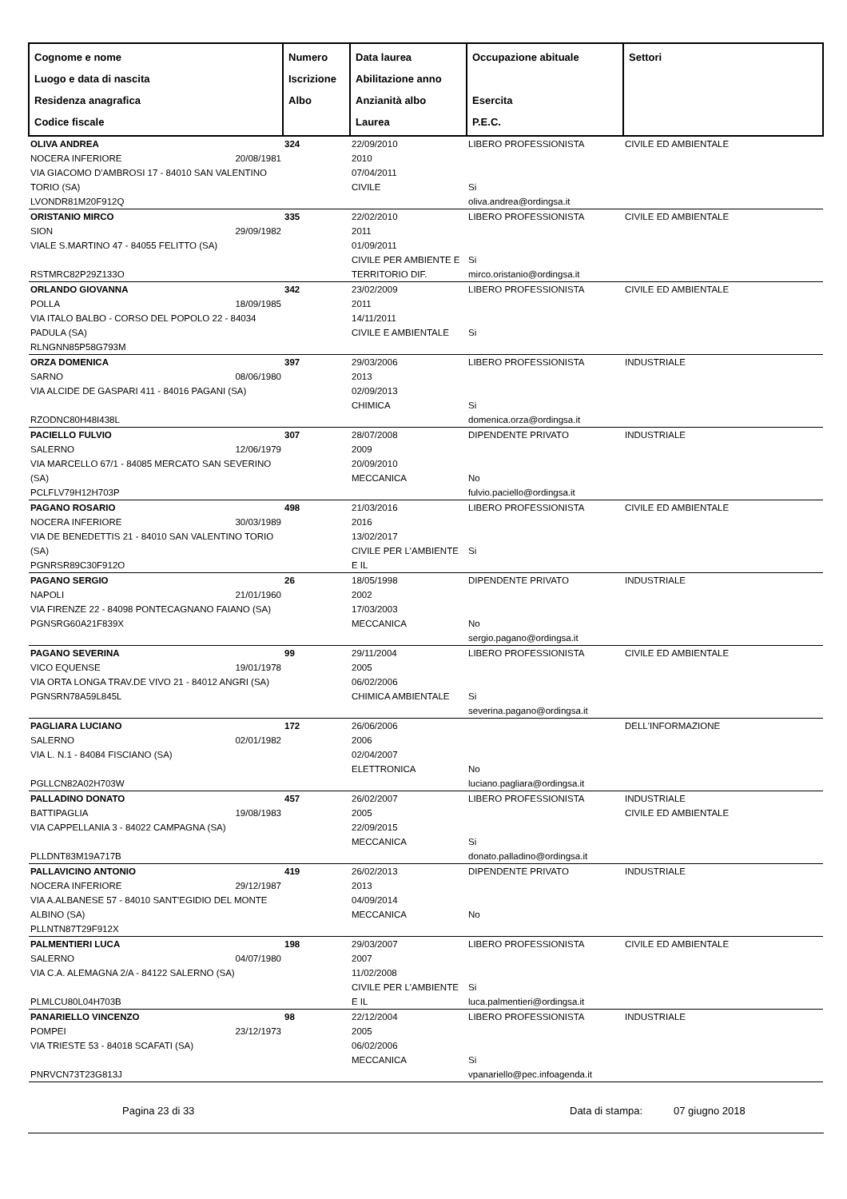| Cognome e nome Luogo e data di nascita Residenza anagrafica Codice fiscale | Numero Iscrizione Albo | Data laurea Abilitazione anno Anzianità albo Laurea | Occupazione abituale Esercita P.E.C. | Settori |
| --- | --- | --- | --- | --- |
| OLIVA ANDREA NOCERA INFERIORE 20/08/1981 VIA GIACOMO D'AMBROSI 17 - 84010 SAN VALENTINO TORIO (SA) LVONDR81M20F912Q | 324 | 22/09/2010 2010 07/04/2011 CIVILE | LIBERO PROFESSIONISTA Si oliva.andrea@ordingsa.it | CIVILE ED AMBIENTALE |
| ORISTANIO MIRCO SION 29/09/1982 VIALE S.MARTINO 47 - 84055 FELITTO (SA) RSTMRC82P29Z133O | 335 | 22/02/2010 2011 01/09/2011 CIVILE PER AMBIENTE E TERRITORIO DIF. | LIBERO PROFESSIONISTA Si mirco.oristanio@ordingsa.it | CIVILE ED AMBIENTALE |
| ORLANDO GIOVANNA POLLA 18/09/1985 VIA ITALO BALBO - CORSO DEL POPOLO 22 - 84034 PADULA (SA) RLNGNN85P58G793M | 342 | 23/02/2009 2011 14/11/2011 CIVILE E AMBIENTALE | LIBERO PROFESSIONISTA Si | CIVILE ED AMBIENTALE |
| ORZA DOMENICA SARNO 08/06/1980 VIA ALCIDE DE GASPARI 411 - 84016 PAGANI (SA) RZODNC80H48I438L | 397 | 29/03/2006 2013 02/09/2013 CHIMICA | LIBERO PROFESSIONISTA Si domenica.orza@ordingsa.it | INDUSTRIALE |
| PACIELLO FULVIO SALERNO 12/06/1979 VIA MARCELLO 67/1 - 84085 MERCATO SAN SEVERINO (SA) PCLFLV79H12H703P | 307 | 28/07/2008 2009 20/09/2010 MECCANICA | DIPENDENTE PRIVATO No fulvio.paciello@ordingsa.it | INDUSTRIALE |
| PAGANO ROSARIO NOCERA INFERIORE 30/03/1989 VIA DE BENEDETTIS 21 - 84010 SAN VALENTINO TORIO (SA) PGNRSR89C30F912O | 498 | 21/03/2016 2016 13/02/2017 CIVILE PER L'AMBIENTE E IL | LIBERO PROFESSIONISTA Si | CIVILE ED AMBIENTALE |
| PAGANO SERGIO NAPOLI 21/01/1960 VIA FIRENZE 22 - 84098 PONTECAGNANO FAIANO (SA) PGNSRG60A21F839X | 26 | 18/05/1998 2002 17/03/2003 MECCANICA | DIPENDENTE PRIVATO No sergio.pagano@ordingsa.it | INDUSTRIALE |
| PAGANO SEVERINA VICO EQUENSE 19/01/1978 VIA ORTA LONGA TRAV.DE VIVO 21 - 84012 ANGRI (SA) PGNSRN78A59L845L | 99 | 29/11/2004 2005 06/02/2006 CHIMICA AMBIENTALE | LIBERO PROFESSIONISTA Si severina.pagano@ordingsa.it | CIVILE ED AMBIENTALE |
| PAGLIARA LUCIANO SALERNO 02/01/1982 VIA L. N.1 - 84084 FISCIANO (SA) PGLLCN82A02H703W | 172 | 26/06/2006 2006 02/04/2007 ELETTRONICA | No luciano.pagliara@ordingsa.it | DELL'INFORMAZIONE |
| PALLADINO DONATO BATTIPAGLIA 19/08/1983 VIA CAPPELLANIA 3 - 84022 CAMPAGNA (SA) PLLDNT83M19A717B | 457 | 26/02/2007 2005 22/09/2015 MECCANICA | LIBERO PROFESSIONISTA Si donato.palladino@ordingsa.it | INDUSTRIALE CIVILE ED AMBIENTALE |
| PALLAVICINO ANTONIO NOCERA INFERIORE 29/12/1987 VIA A.ALBANESE 57 - 84010 SANT'EGIDIO DEL MONTE ALBINO (SA) PLLNTN87T29F912X | 419 | 26/02/2013 2013 04/09/2014 MECCANICA | DIPENDENTE PRIVATO No | INDUSTRIALE |
| PALMENTIERI LUCA SALERNO 04/07/1980 VIA C.A. ALEMAGNA 2/A - 84122 SALERNO (SA) PLMLCU80L04H703B | 198 | 29/03/2007 2007 11/02/2008 CIVILE PER L'AMBIENTE E IL | LIBERO PROFESSIONISTA Si luca.palmentieri@ordingsa.it | CIVILE ED AMBIENTALE |
| PANARIELLO VINCENZO POMPEI 23/12/1973 VIA TRIESTE 53 - 84018 SCAFATI (SA) PNRVCN73T23G813J | 98 | 22/12/2004 2005 06/02/2006 MECCANICA | LIBERO PROFESSIONISTA Si vpanariello@pec.infoagenda.it | INDUSTRIALE |
Pagina 23 di 33 Data di stampa: 07 giugno 2018